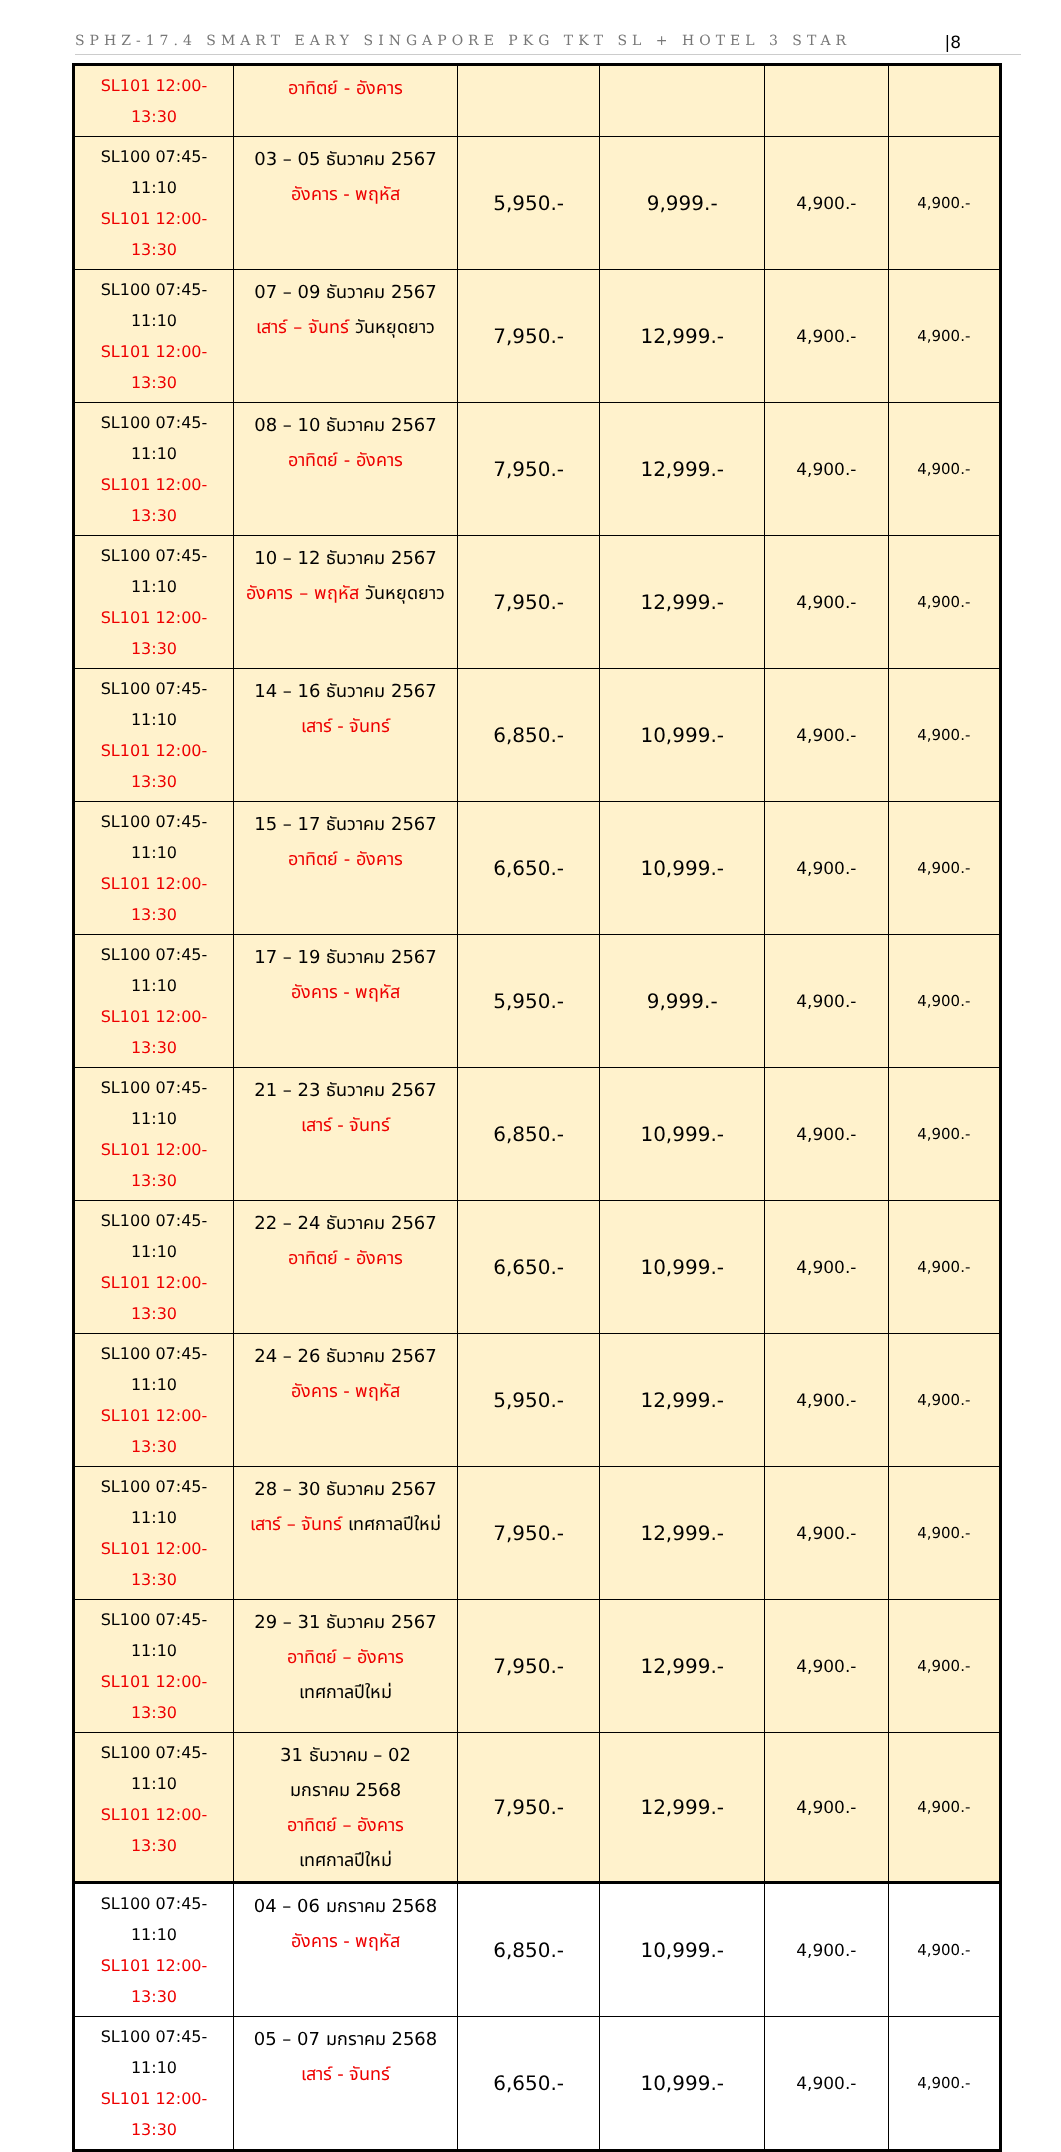SPHZ-17.4 SMART EARY SINGAPORE PKG TKT SL + HOTEL 3 STAR |8
| SL101 12:00-13:30 | อาทิตย์ - อังคาร | | | | |
| SL100 07:45-11:10 SL101 12:00-13:30 | 03 – 05 ธันวาคม 2567 อังคาร - พฤหัส | 5,950.- | 9,999.- | 4,900.- | 4,900.- |
| SL100 07:45-11:10 SL101 12:00-13:30 | 07 – 09 ธันวาคม 2567 เสาร์ – จันทร์ วันหยุดยาว | 7,950.- | 12,999.- | 4,900.- | 4,900.- |
| SL100 07:45-11:10 SL101 12:00-13:30 | 08 – 10 ธันวาคม 2567 อาทิตย์ - อังคาร | 7,950.- | 12,999.- | 4,900.- | 4,900.- |
| SL100 07:45-11:10 SL101 12:00-13:30 | 10 – 12 ธันวาคม 2567 อังคาร – พฤหัส วันหยุดยาว | 7,950.- | 12,999.- | 4,900.- | 4,900.- |
| SL100 07:45-11:10 SL101 12:00-13:30 | 14 – 16 ธันวาคม 2567 เสาร์ - จันทร์ | 6,850.- | 10,999.- | 4,900.- | 4,900.- |
| SL100 07:45-11:10 SL101 12:00-13:30 | 15 – 17 ธันวาคม 2567 อาทิตย์ - อังคาร | 6,650.- | 10,999.- | 4,900.- | 4,900.- |
| SL100 07:45-11:10 SL101 12:00-13:30 | 17 – 19 ธันวาคม 2567 อังคาร - พฤหัส | 5,950.- | 9,999.- | 4,900.- | 4,900.- |
| SL100 07:45-11:10 SL101 12:00-13:30 | 21 – 23 ธันวาคม 2567 เสาร์ - จันทร์ | 6,850.- | 10,999.- | 4,900.- | 4,900.- |
| SL100 07:45-11:10 SL101 12:00-13:30 | 22 – 24 ธันวาคม 2567 อาทิตย์ - อังคาร | 6,650.- | 10,999.- | 4,900.- | 4,900.- |
| SL100 07:45-11:10 SL101 12:00-13:30 | 24 – 26 ธันวาคม 2567 อังคาร - พฤหัส | 5,950.- | 12,999.- | 4,900.- | 4,900.- |
| SL100 07:45-11:10 SL101 12:00-13:30 | 28 – 30 ธันวาคม 2567 เสาร์ – จันทร์ เทศกาลปีใหม่ | 7,950.- | 12,999.- | 4,900.- | 4,900.- |
| SL100 07:45-11:10 SL101 12:00-13:30 | 29 – 31 ธันวาคม 2567 อาทิตย์ – อังคาร เทศกาลปีใหม่ | 7,950.- | 12,999.- | 4,900.- | 4,900.- |
| SL100 07:45-11:10 SL101 12:00-13:30 | 31 ธันวาคม – 02 มกราคม 2568 อาทิตย์ – อังคาร เทศกาลปีใหม่ | 7,950.- | 12,999.- | 4,900.- | 4,900.- |
| SL100 07:45-11:10 SL101 12:00-13:30 | 04 – 06 มกราคม 2568 อังคาร - พฤหัส | 6,850.- | 10,999.- | 4,900.- | 4,900.- |
| SL100 07:45-11:10 SL101 12:00-13:30 | 05 – 07 มกราคม 2568 เสาร์ - จันทร์ | 6,650.- | 10,999.- | 4,900.- | 4,900.- |